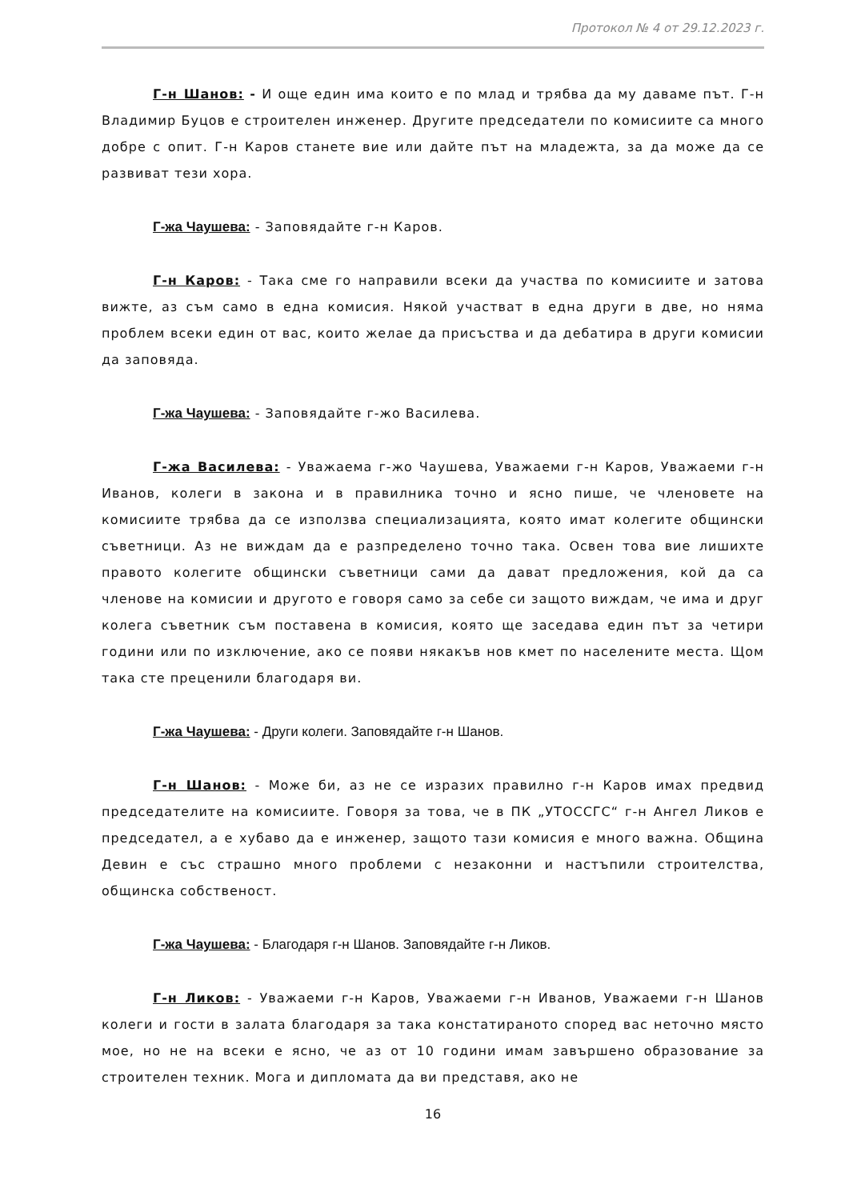Протокол № 4 от 29.12.2023 г.
Г-н Шанов: - И още един има които е по млад и трябва да му даваме път. Г-н Владимир Буцов е строителен инженер. Другите председатели по комисиите са много добре с опит. Г-н Каров станете вие или дайте път на младежта, за да може да се развиват тези хора.
Г-жа Чаушева: - Заповядайте г-н Каров.
Г-н Каров: - Така сме го направили всеки да участва по комисиите и затова вижте, аз съм само в една комисия. Някой участват в една други в две, но няма проблем всеки един от вас, които желае да присъства и да дебатира в други комисии да заповяда.
Г-жа Чаушева: - Заповядайте г-жо Василева.
Г-жа Василева: - Уважаема г-жо Чаушева, Уважаеми г-н Каров, Уважаеми г-н Иванов, колеги в закона и в правилника точно и ясно пише, че членовете на комисиите трябва да се използва специализацията, която имат колегите общински съветници. Аз не виждам да е разпределено точно така. Освен това вие лишихте правото колегите общински съветници сами да дават предложения, кой да са членове на комисии и другото е говоря само за себе си защото виждам, че има и друг колега съветник съм поставена в комисия, която ще заседава един път за четири години или по изключение, ако се появи някакъв нов кмет по населените места. Щом така сте преценили благодаря ви.
Г-жа Чаушева: - Други колеги. Заповядайте г-н Шанов.
Г-н Шанов: - Може би, аз не се изразих правилно г-н Каров имах предвид председателите на комисиите. Говоря за това, че в ПК „УТОССГС“ г-н Ангел Ликов е председател, а е хубаво да е инженер, защото тази комисия е много важна. Община Девин е със страшно много проблеми с незаконни и настъпили строителства, общинска собственост.
Г-жа Чаушева: - Благодаря г-н Шанов. Заповядайте г-н Ликов.
Г-н Ликов: - Уважаеми г-н Каров, Уважаеми г-н Иванов, Уважаеми г-н Шанов колеги и гости в залата благодаря за така констатираното според вас неточно място мое, но не на всеки е ясно, че аз от 10 години имам завършено образование за строителен техник. Мога и дипломата да ви представя, ако не
16